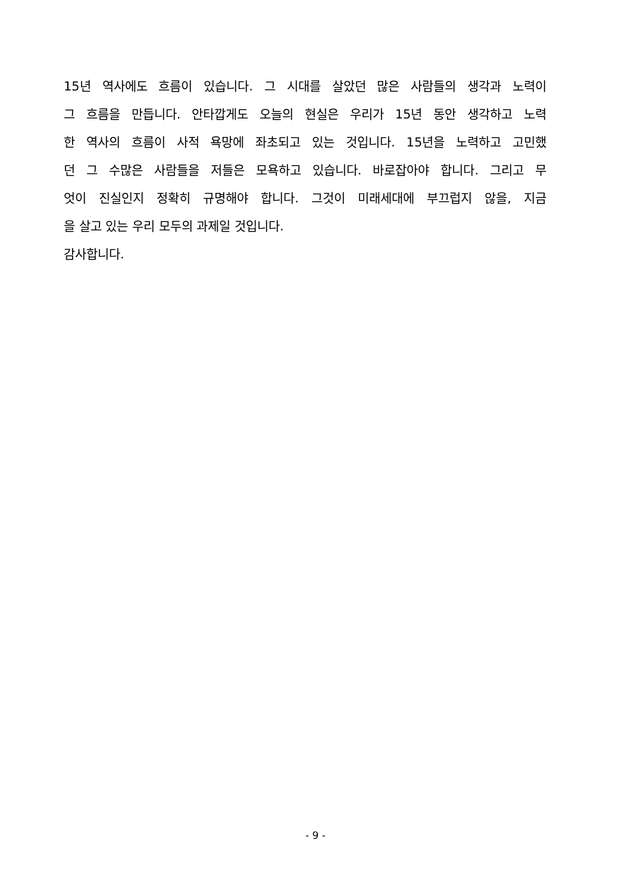15년 역사에도 흐름이 있습니다. 그 시대를 살았던 많은 사람들의 생각과 노력이
그 흐름을 만듭니다. 안타깝게도 오늘의 현실은 우리가 15년 동안 생각하고 노력
한 역사의 흐름이 사적 욕망에 좌초되고 있는 것입니다. 15년을 노력하고 고민했
던 그 수많은 사람들을 저들은 모욕하고 있습니다. 바로잡아야 합니다. 그리고 무
엇이 진실인지 정확히 규명해야 합니다. 그것이 미래세대에 부끄럽지 않을, 지금
을 살고 있는 우리 모두의 과제일 것입니다.
감사합니다.
- 9 -